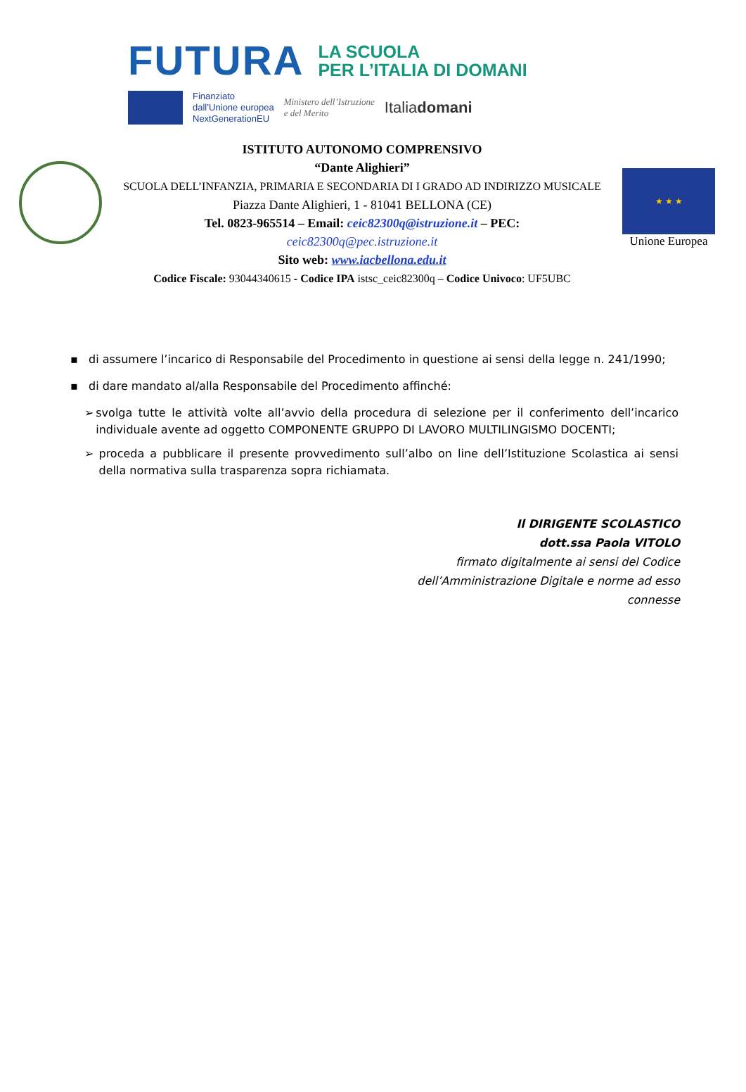FUTURA
LA SCUOLA
PER L’ITALIA DI DOMANI
Finanziato
dall’Unione europea
NextGenerationEU
Ministero dell’Istruzione
e del Merito
Italiadomani
ISTITUTO AUTONOMO COMPRENSIVO
“Dante Alighieri”
SCUOLA DELL’INFANZIA, PRIMARIA E SECONDARIA DI I GRADO AD INDIRIZZO MUSICALE
Piazza Dante Alighieri, 1 - 81041 BELLONA (CE)
Tel. 0823-965514 – Email: ceic82300q@istruzione.it – PEC:
ceic82300q@pec.istruzione.it
Sito web: www.iacbellona.edu.it
Codice Fiscale: 93044340615 - Codice IPA istsc_ceic82300q – Codice Univoco: UF5UBC
★ ★ ★
Unione Europea
▪ di assumere l’incarico di Responsabile del Procedimento in questione ai sensi della legge n. 241/1990;
▪ di dare mandato al/alla Responsabile del Procedimento affinché:
➢ svolga tutte le attività volte all’avvio della procedura di selezione per il conferimento dell’incarico individuale avente ad oggetto COMPONENTE GRUPPO DI LAVORO MULTILINGISMO DOCENTI;
➢ proceda a pubblicare il presente provvedimento sull’albo on line dell’Istituzione Scolastica ai sensi della normativa sulla trasparenza sopra richiamata.
Il DIRIGENTE SCOLASTICO
dott.ssa Paola VITOLO
firmato digitalmente ai sensi del Codice
dell’Amministrazione Digitale e norme ad esso
connesse